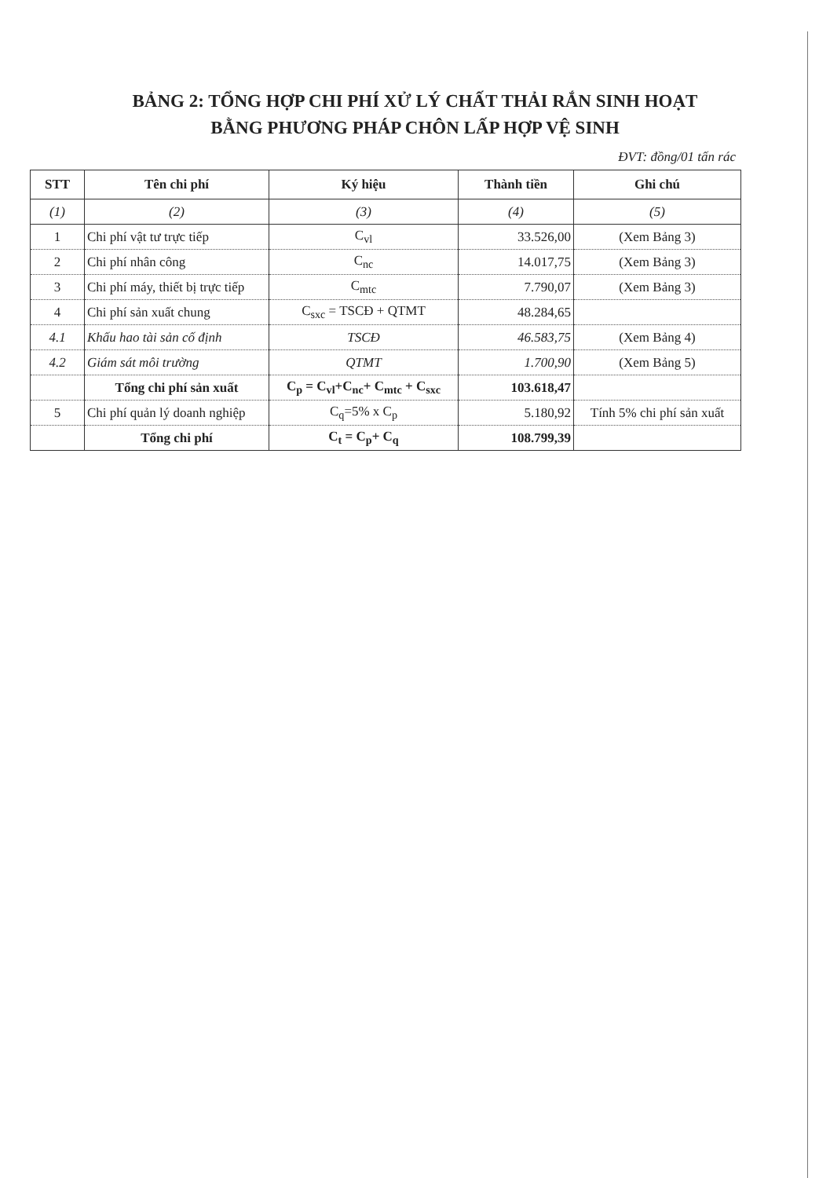BẢNG 2: TỔNG HỢP CHI PHÍ XỬ LÝ CHẤT THẢI RẮN SINH HOẠT
BẰNG PHƯƠNG PHÁP CHÔN LẤP HỢP VỆ SINH
ĐVT: đồng/01 tấn rác
| STT | Tên chi phí | Ký hiệu | Thành tiền | Ghi chú |
| --- | --- | --- | --- | --- |
| (1) | (2) | (3) | (4) | (5) |
| 1 | Chi phí vật tư trực tiếp | C<sub>vl</sub> | 33.526,00 | (Xem Bảng 3) |
| 2 | Chi phí nhân công | C<sub>nc</sub> | 14.017,75 | (Xem Bảng 3) |
| 3 | Chi phí máy, thiết bị trực tiếp | C<sub>mtc</sub> | 7.790,07 | (Xem Bảng 3) |
| 4 | Chi phí sản xuất chung | C<sub>sxc</sub> = TSCĐ + QTMT | 48.284,65 | |
| 4.1 | Khấu hao tài sản cố định | TSCĐ | 46.583,75 | (Xem Bảng 4) |
| 4.2 | Giám sát môi trường | QTMT | 1.700,90 | (Xem Bảng 5) |
| | Tổng chi phí sản xuất | C<sub>p</sub> = C<sub>vl</sub>+C<sub>nc</sub>+ C<sub>mtc</sub> + C<sub>sxc</sub> | 103.618,47 | |
| 5 | Chi phí quản lý doanh nghiệp | C<sub>q</sub>=5% x C<sub>p</sub> | 5.180,92 | Tính 5% chi phí sản xuất |
| | Tổng chi phí | C<sub>t</sub> = C<sub>p</sub>+ C<sub>q</sub> | 108.799,39 | |